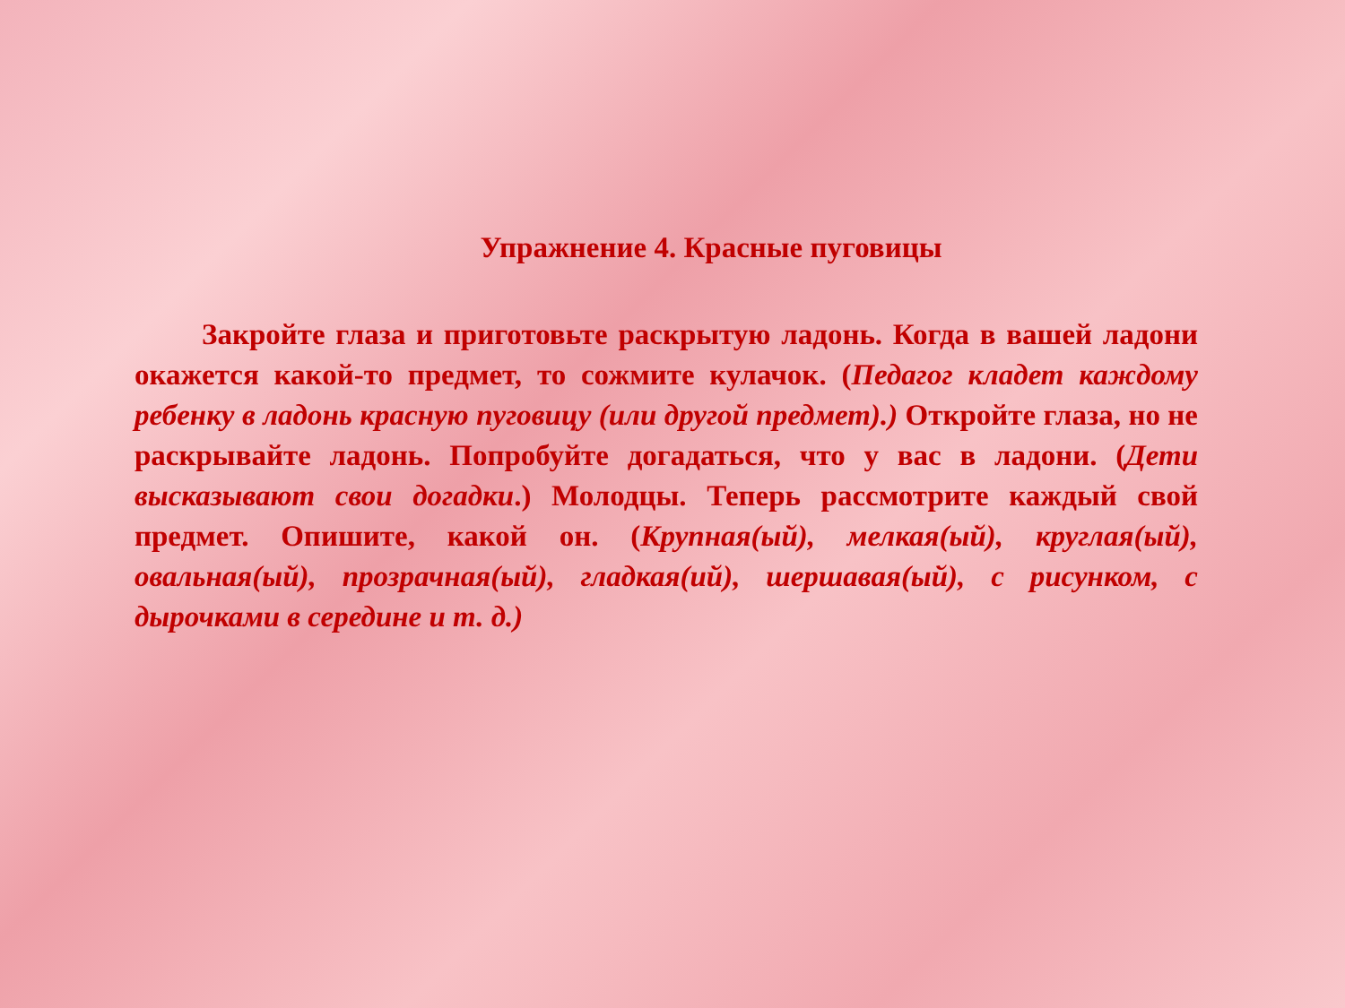Упражнение 4. Красные пуговицы
Закройте глаза и приготовьте раскрытую ладонь. Когда в вашей ладони окажется какой-то предмет, то сожмите кулачок. (Педагог кладет каждому ребенку в ладонь красную пуговицу (или другой предмет).) Откройте глаза, но не раскрывайте ладонь. Попробуйте догадаться, что у вас в ладони. (Дети высказывают свои догадки.) Молодцы. Теперь рассмотрите каждый свой предмет. Опишите, какой он. (Крупная(ый), мелкая(ый), круглая(ый), овальная(ый), прозрачная(ый), гладкая(ий), шершавая(ый), с рисунком, с дырочками в середине и т. д.)